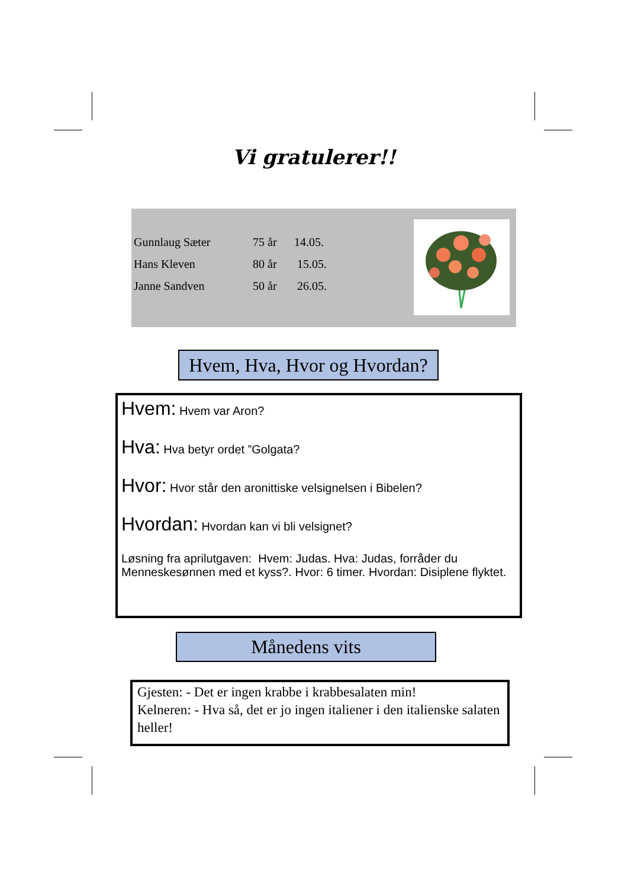Vi gratulerer!!
| Gunnlaug Sæter | 75 år | 14.05. |
| Hans Kleven | 80 år | 15.05. |
| Janne Sandven | 50 år | 26.05. |
Hvem, Hva, Hvor og Hvordan?
Hvem: Hvem var Aron?
Hva: Hva betyr ordet ”Golgata?
Hvor: Hvor står den aronittiske velsignelsen i Bibelen?
Hvordan: Hvordan kan vi bli velsignet?
Løsning fra aprilutgaven: Hvem: Judas. Hva: Judas, forråder du Menneskesønnen med et kyss?. Hvor: 6 timer. Hvordan: Disiplene flyktet.
Månedens vits
Gjesten: - Det er ingen krabbe i krabbesalaten min!
Kelneren: - Hva så, det er jo ingen italiener i den italienske salaten heller!